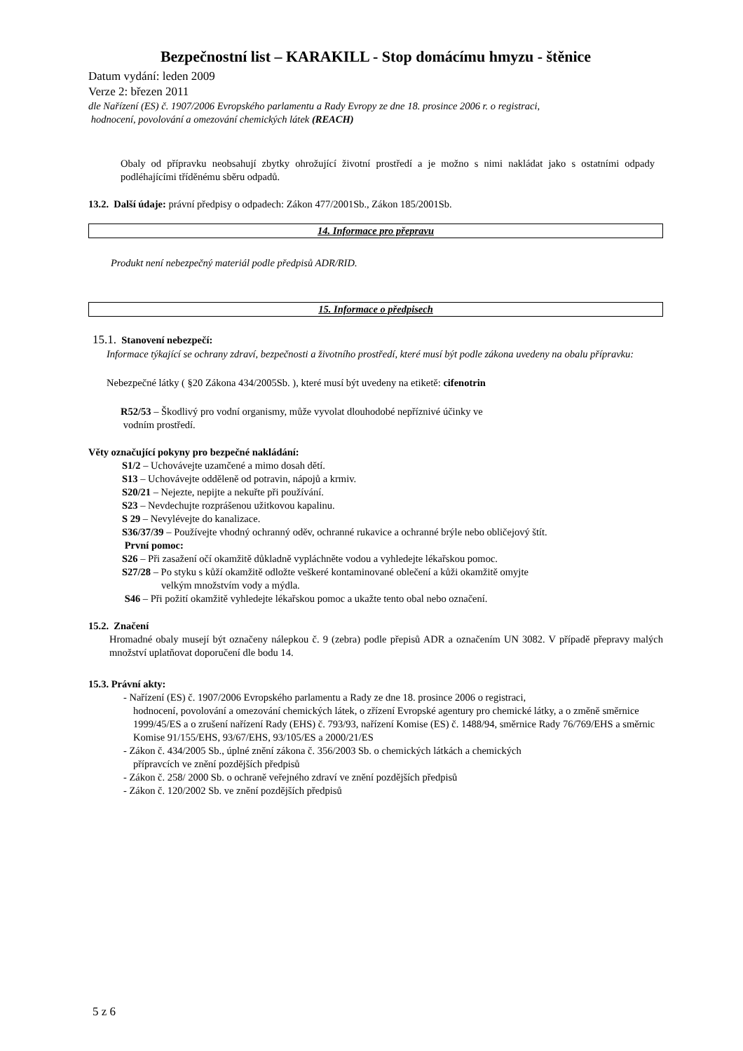Bezpečnostní list – KARAKILL - Stop domácímu hmyzu - štěnice
Datum vydání: leden 2009
Verze 2: březen 2011
dle Nařízení (ES) č. 1907/2006 Evropského parlamentu a Rady Evropy ze dne 18. prosince 2006 r. o registraci,
hodnocení, povolování a omezování chemických látek (REACH)
Obaly od přípravku neobsahují zbytky ohrožující životní prostředí a je možno s nimi nakládat jako s ostatními odpady podléhajícími tříděnému sběru odpadů.
13.2. Další údaje: právní předpisy o odpadech: Zákon 477/2001Sb., Zákon 185/2001Sb.
14. Informace pro přepravu
Produkt není nebezpečný materiál podle předpisů ADR/RID.
15. Informace o předpisech
15.1. Stanovení nebezpečí:
Informace týkající se ochrany zdraví, bezpečnosti a životního prostředí, které musí být podle zákona uvedeny na obalu přípravku:
Nebezpečné látky ( §20 Zákona 434/2005Sb. ), které musí být uvedeny na etiketě: cifenotrin
R52/53 – Škodlivý pro vodní organismy, může vyvolat dlouhodobé nepříznivé účinky ve
vodním prostředí.
Věty označující pokyny pro bezpečné nakládání:
S1/2 – Uchovávejte uzamčené a mimo dosah dětí.
S13 – Uchovávejte odděleně od potravin, nápojů a krmiv.
S20/21 – Nejezte, nepijte a nekuřte při používání.
S23 – Nevdechujte rozprášenou užitkovou kapalinu.
S 29 – Nevylévejte do kanalizace.
S36/37/39 – Používejte vhodný ochranný oděv, ochranné rukavice a ochranné brýle nebo obličejový štít.
První pomoc:
S26 – Při zasažení očí okamžitě důkladně vypláchněte vodou a vyhledejte lékařskou pomoc.
S27/28 – Po styku s kůží okamžitě odložte veškeré kontaminované oblečení a kůži okamžitě omyjte
velkým množstvím vody a mýdla.
S46 – Při požití okamžitě vyhledejte lékařskou pomoc a ukažte tento obal nebo označení.
15.2. Značení
Hromadné obaly musejí být označeny nálepkou č. 9 (zebra) podle přepisů ADR a označením UN 3082. V případě přepravy malých množství uplatňovat doporučení dle bodu 14.
15.3. Právní akty:
- Nařízení (ES) č. 1907/2006 Evropského parlamentu a Rady ze dne 18. prosince 2006 o registraci,
hodnocení, povolování a omezování chemických látek, o zřízení Evropské agentury pro chemické látky, a o změně směrnice 1999/45/ES a o zrušení nařízení Rady (EHS) č. 793/93, nařízení Komise (ES) č. 1488/94, směrnice Rady 76/769/EHS a směrnic Komise 91/155/EHS, 93/67/EHS, 93/105/ES a 2000/21/ES
- Zákon č. 434/2005 Sb., úplné znění zákona č. 356/2003 Sb. o chemických látkách a chemických
přípravcích ve znění pozdějších předpisů
- Zákon č. 258/ 2000 Sb. o ochraně veřejného zdraví ve znění pozdějších předpisů
- Zákon č. 120/2002 Sb. ve znění pozdějších předpisů
5 z 6